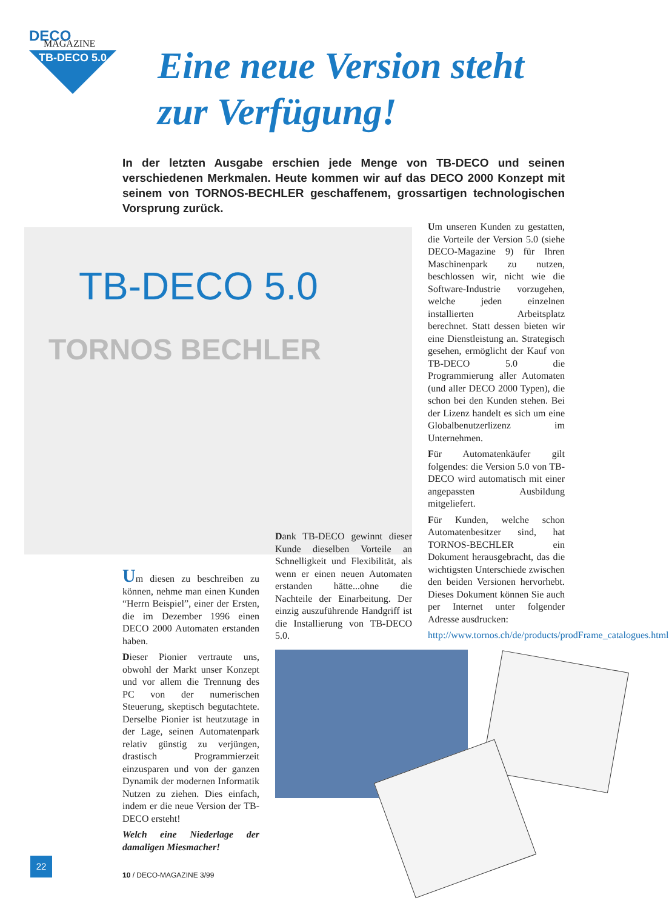DECO
MAGAZINE
TB-DECO 5.0
Eine neue Version steht
zur Verfügung!
In der letzten Ausgabe erschien jede Menge von TB-DECO und seinen verschiedenen Merkmalen. Heute kommen wir auf das DECO 2000 Konzept mit seinem von TORNOS-BECHLER geschaffenem, grossartigen technologischen Vorsprung zurück.
TB-DECO 5.0
TORNOS BECHLER
Um unseren Kunden zu gestatten, die Vorteile der Version 5.0 (siehe DECO-Magazine 9) für Ihren Maschinenpark zu nutzen, beschlossen wir, nicht wie die Software-Industrie vorzugehen, welche jeden einzelnen installierten Arbeitsplatz berechnet. Statt dessen bieten wir eine Dienstleistung an. Strategisch gesehen, ermöglicht der Kauf von TB-DECO 5.0 die Programmierung aller Automaten (und aller DECO 2000 Typen), die schon bei den Kunden stehen. Bei der Lizenz handelt es sich um eine Globalbenutzerlizenz im Unternehmen.
Für Automatenkäufer gilt folgendes: die Version 5.0 von TB-DECO wird automatisch mit einer angepassten Ausbildung mitgeliefert.
Für Kunden, welche schon Automatenbesitzer sind, hat TORNOS-BECHLER ein Dokument herausgebracht, das die wichtigsten Unterschiede zwischen den beiden Versionen hervorhebt. Dieses Dokument können Sie auch per Internet unter folgender Adresse ausdrucken:
http://www.tornos.ch/de/products/prodFrame_catalogues.html
Um diesen zu beschreiben zu können, nehme man einen Kunden “Herrn Beispiel”, einer der Ersten, die im Dezember 1996 einen DECO 2000 Automaten erstanden haben.
Dieser Pionier vertraute uns, obwohl der Markt unser Konzept und vor allem die Trennung des PC von der numerischen Steuerung, skeptisch begutachtete. Derselbe Pionier ist heutzutage in der Lage, seinen Automatenpark relativ günstig zu verjüngen, drastisch Programmierzeit einzusparen und von der ganzen Dynamik der modernen Informatik Nutzen zu ziehen. Dies einfach, indem er die neue Version der TB-DECO ersteht!
Welch eine Niederlage der damaligen Miesmacher!
Dank TB-DECO gewinnt dieser Kunde dieselben Vorteile an Schnelligkeit und Flexibilität, als wenn er einen neuen Automaten erstanden hätte...ohne die Nachteile der Einarbeitung. Der einzig auszuführende Handgriff ist die Installierung von TB-DECO 5.0.
22
10 / DECO-MAGAZINE 3/99